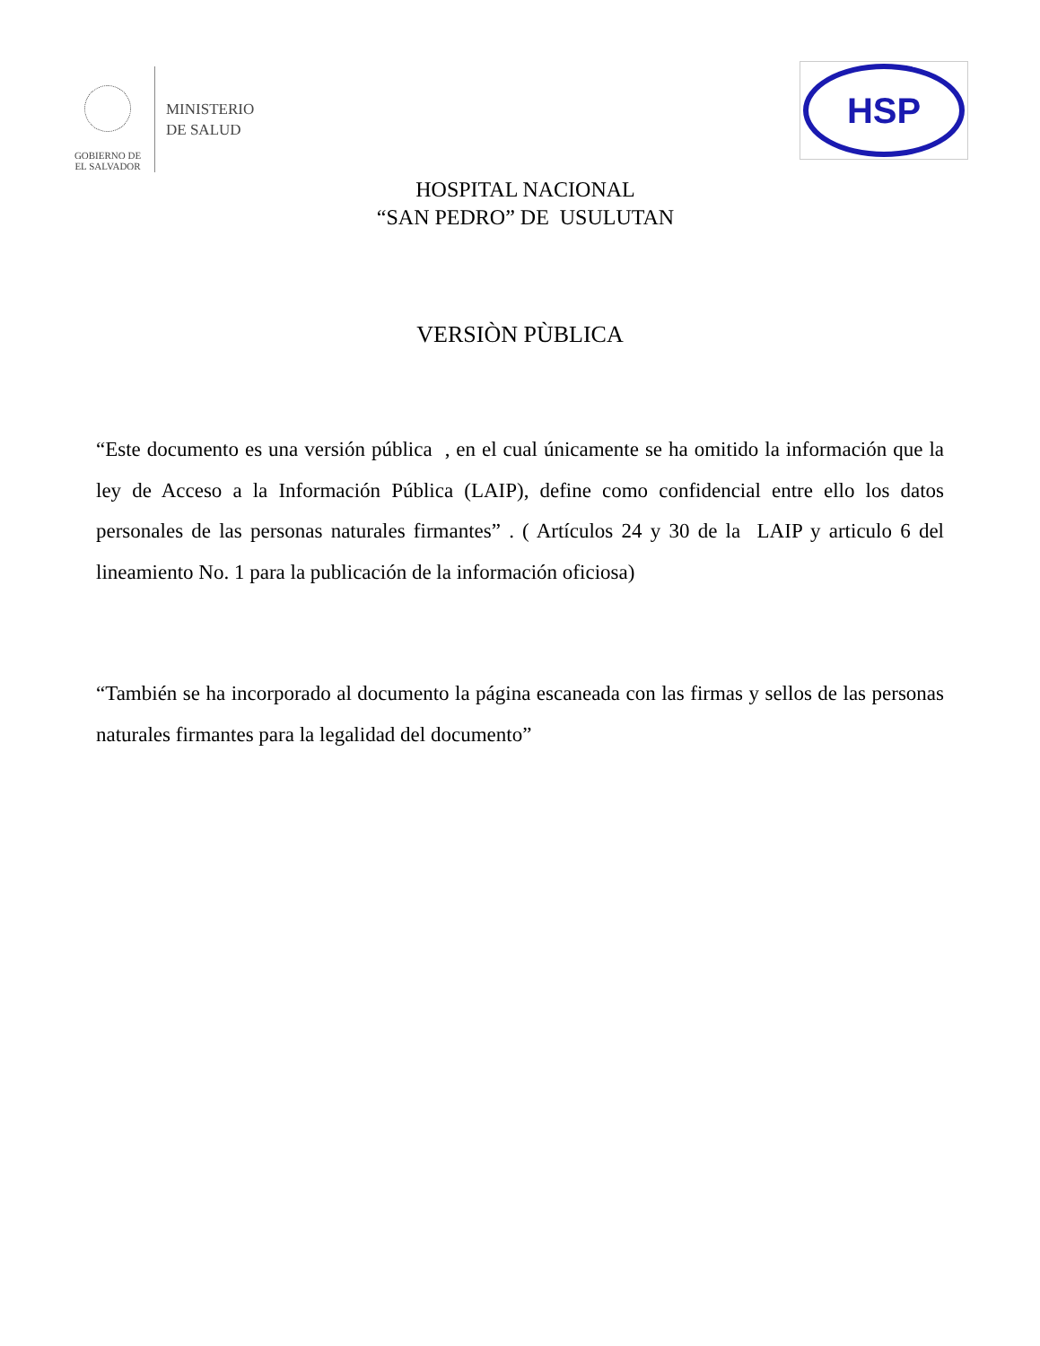GOBIERNO DE
EL SALVADOR
MINISTERIO
DE SALUD
HSP
HOSPITAL NACIONAL
“SAN PEDRO” DE USULUTAN
VERSIÒN PÙBLICA
“Este documento es una versión pública , en el cual únicamente se ha omitido la información que la ley de Acceso a la Información Pública (LAIP), define como confidencial entre ello los datos personales de las personas naturales firmantes” . ( Artículos 24 y 30 de la LAIP y articulo 6 del lineamiento No. 1 para la publicación de la información oficiosa)
“También se ha incorporado al documento la página escaneada con las firmas y sellos de las personas naturales firmantes para la legalidad del documento”